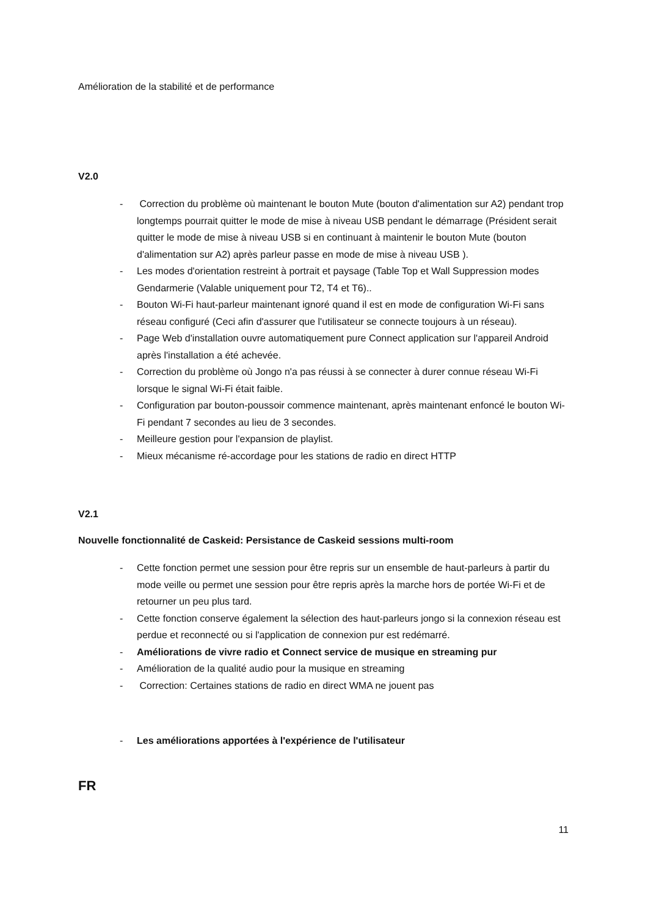Amélioration de la stabilité et de performance
V2.0
- Correction du problème où maintenant le bouton Mute (bouton d'alimentation sur A2) pendant trop longtemps pourrait quitter le mode de mise à niveau USB pendant le démarrage (Président serait quitter le mode de mise à niveau USB si en continuant à maintenir le bouton Mute (bouton d'alimentation sur A2) après parleur passe en mode de mise à niveau USB ).
- Les modes d'orientation restreint à portrait et paysage (Table Top et Wall Suppression modes Gendarmerie (Valable uniquement pour T2, T4 et T6)..
- Bouton Wi-Fi haut-parleur maintenant ignoré quand il est en mode de configuration Wi-Fi sans réseau configuré (Ceci afin d'assurer que l'utilisateur se connecte toujours à un réseau).
- Page Web d'installation ouvre automatiquement pure Connect application sur l'appareil Android après l'installation a été achevée.
- Correction du problème où Jongo n'a pas réussi à se connecter à durer connue réseau Wi-Fi lorsque le signal Wi-Fi était faible.
- Configuration par bouton-poussoir commence maintenant, après maintenant enfoncé le bouton Wi-Fi pendant 7 secondes au lieu de 3 secondes.
- Meilleure gestion pour l'expansion de playlist.
- Mieux mécanisme ré-accordage pour les stations de radio en direct HTTP
V2.1
Nouvelle fonctionnalité de Caskeid: Persistance de Caskeid sessions multi-room
- Cette fonction permet une session pour être repris sur un ensemble de haut-parleurs à partir du mode veille ou permet une session pour être repris après la marche hors de portée Wi-Fi et de retourner un peu plus tard.
- Cette fonction conserve également la sélection des haut-parleurs jongo si la connexion réseau est perdue et reconnecté ou si l'application de connexion pur est redémarré.
- Améliorations de vivre radio et Connect service de musique en streaming pur
- Amélioration de la qualité audio pour la musique en streaming
- Correction: Certaines stations de radio en direct WMA ne jouent pas
- Les améliorations apportées à l'expérience de l'utilisateur
FR
11